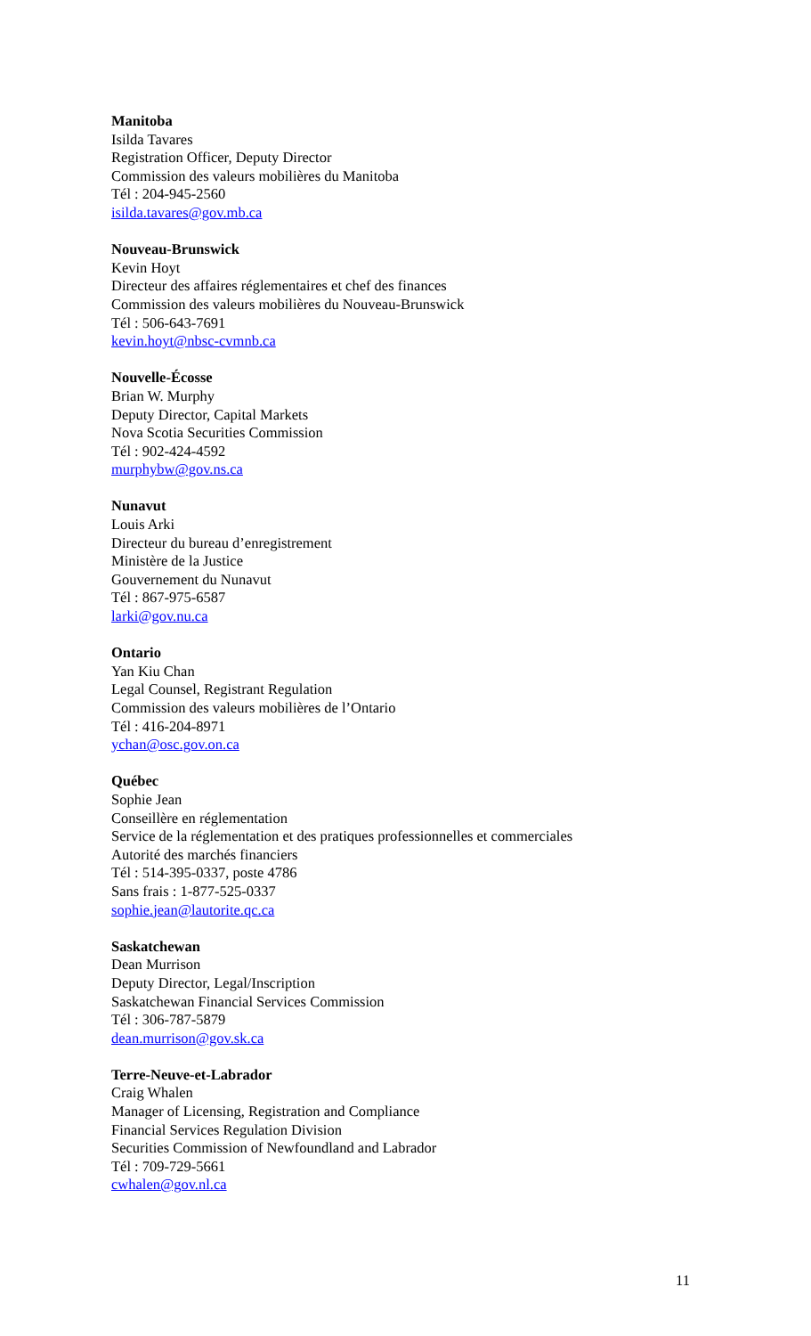Manitoba
Isilda Tavares
Registration Officer, Deputy Director
Commission des valeurs mobilières du Manitoba
Tél : 204-945-2560
isilda.tavares@gov.mb.ca
Nouveau-Brunswick
Kevin Hoyt
Directeur des affaires réglementaires et chef des finances
Commission des valeurs mobilières du Nouveau-Brunswick
Tél : 506-643-7691
kevin.hoyt@nbsc-cvmnb.ca
Nouvelle-Écosse
Brian W. Murphy
Deputy Director, Capital Markets
Nova Scotia Securities Commission
Tél : 902-424-4592
murphybw@gov.ns.ca
Nunavut
Louis Arki
Directeur du bureau d’enregistrement
Ministère de la Justice
Gouvernement du Nunavut
Tél : 867-975-6587
larki@gov.nu.ca
Ontario
Yan Kiu Chan
Legal Counsel, Registrant Regulation
Commission des valeurs mobilières de l’Ontario
Tél : 416-204-8971
ychan@osc.gov.on.ca
Québec
Sophie Jean
Conseillère en réglementation
Service de la réglementation et des pratiques professionnelles et commerciales
Autorité des marchés financiers
Tél : 514-395-0337, poste 4786
Sans frais : 1-877-525-0337
sophie.jean@lautorite.qc.ca
Saskatchewan
Dean Murrison
Deputy Director, Legal/Inscription
Saskatchewan Financial Services Commission
Tél : 306-787-5879
dean.murrison@gov.sk.ca
Terre-Neuve-et-Labrador
Craig Whalen
Manager of Licensing, Registration and Compliance
Financial Services Regulation Division
Securities Commission of Newfoundland and Labrador
Tél : 709-729-5661
cwhalen@gov.nl.ca
11